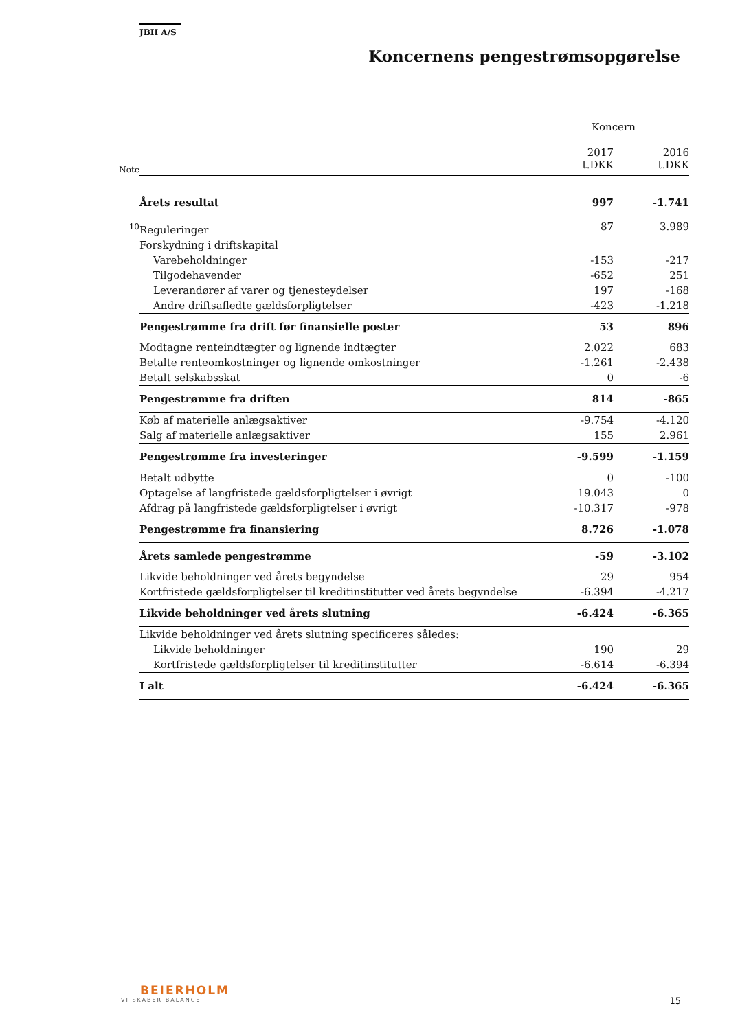JBH A/S
Koncernens pengestrømsopgørelse
| | | Koncern | |
| Note | | 2017 t.DKK | 2016 t.DKK |
| | Årets resultat | 997 | -1.741 |
| 10 | Reguleringer | 87 | 3.989 |
| | Forskydning i driftskapital | | |
| | Varebeholdninger | -153 | -217 |
| | Tilgodehavender | -652 | 251 |
| | Leverandører af varer og tjenesteydelser | 197 | -168 |
| | Andre driftsafledte gældsforpligtelser | -423 | -1.218 |
| | Pengestrømme fra drift før finansielle poster | 53 | 896 |
| | Modtagne renteindtægter og lignende indtægter | 2.022 | 683 |
| | Betalte renteomkostninger og lignende omkostninger | -1.261 | -2.438 |
| | Betalt selskabsskat | 0 | -6 |
| | Pengestrømme fra driften | 814 | -865 |
| | Køb af materielle anlægsaktiver | -9.754 | -4.120 |
| | Salg af materielle anlægsaktiver | 155 | 2.961 |
| | Pengestrømme fra investeringer | -9.599 | -1.159 |
| | Betalt udbytte | 0 | -100 |
| | Optagelse af langfristede gældsforpligtelser i øvrigt | 19.043 | 0 |
| | Afdrag på langfristede gældsforpligtelser i øvrigt | -10.317 | -978 |
| | Pengestrømme fra finansiering | 8.726 | -1.078 |
| | Årets samlede pengestrømme | -59 | -3.102 |
| | Likvide beholdninger ved årets begyndelse | 29 | 954 |
| | Kortfristede gældsforpligtelser til kreditinstitutter ved årets begyndelse | -6.394 | -4.217 |
| | Likvide beholdninger ved årets slutning | -6.424 | -6.365 |
| | Likvide beholdninger ved årets slutning specificeres således: | | |
| | Likvide beholdninger | 190 | 29 |
| | Kortfristede gældsforpligtelser til kreditinstitutter | -6.614 | -6.394 |
| | I alt | -6.424 | -6.365 |
BEIERHOLM
VI SKABER BALANCE
15